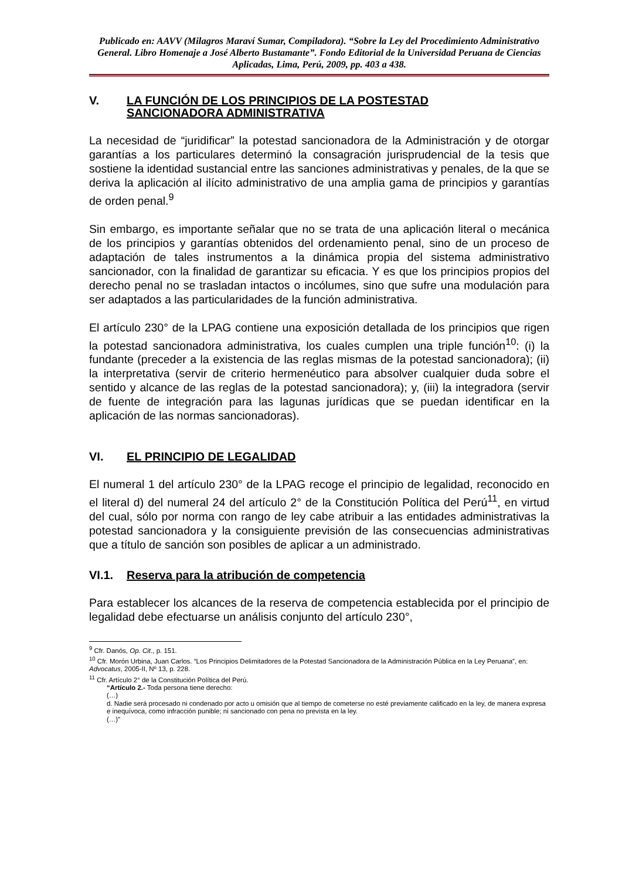Publicado en: AAVV (Milagros Maraví Sumar, Compiladora). “Sobre la Ley del Procedimiento Administrativo General. Libro Homenaje a José Alberto Bustamante”. Fondo Editorial de la Universidad Peruana de Ciencias Aplicadas, Lima, Perú, 2009, pp. 403 a 438.
V. LA FUNCIÓN DE LOS PRINCIPIOS DE LA POSTESTAD
SANCIONADORA ADMINISTRATIVA
La necesidad de “juridificar” la potestad sancionadora de la Administración y de otorgar garantías a los particulares determinó la consagración jurisprudencial de la tesis que sostiene la identidad sustancial entre las sanciones administrativas y penales, de la que se deriva la aplicación al ilícito administrativo de una amplia gama de principios y garantías de orden penal.<sup>9</sup>
Sin embargo, es importante señalar que no se trata de una aplicación literal o mecánica de los principios y garantías obtenidos del ordenamiento penal, sino de un proceso de adaptación de tales instrumentos a la dinámica propia del sistema administrativo sancionador, con la finalidad de garantizar su eficacia. Y es que los principios propios del derecho penal no se trasladan intactos o incólumes, sino que sufre una modulación para ser adaptados a las particularidades de la función administrativa.
El artículo 230° de la LPAG contiene una exposición detallada de los principios que rigen la potestad sancionadora administrativa, los cuales cumplen una triple función<sup>10</sup>: (i) la fundante (preceder a la existencia de las reglas mismas de la potestad sancionadora); (ii) la interpretativa (servir de criterio hermenéutico para absolver cualquier duda sobre el sentido y alcance de las reglas de la potestad sancionadora); y, (iii) la integradora (servir de fuente de integración para las lagunas jurídicas que se puedan identificar en la aplicación de las normas sancionadoras).
VI. EL PRINCIPIO DE LEGALIDAD
El numeral 1 del artículo 230° de la LPAG recoge el principio de legalidad, reconocido en el literal d) del numeral 24 del artículo 2° de la Constitución Política del Perú<sup>11</sup>, en virtud del cual, sólo por norma con rango de ley cabe atribuir a las entidades administrativas la potestad sancionadora y la consiguiente previsión de las consecuencias administrativas que a título de sanción son posibles de aplicar a un administrado.
VI.1. Reserva para la atribución de competencia
Para establecer los alcances de la reserva de competencia establecida por el principio de legalidad debe efectuarse un análisis conjunto del artículo 230°,
<sup>9</sup> Cfr. Danós, Op. Cit., p. 151.
<sup>10</sup> Cfr. Morón Urbina, Juan Carlos. “Los Principios Delimitadores de la Potestad Sancionadora de la Administración Pública en la Ley Peruana”, en: Advocatus, 2005-II, Nº 13, p. 228.
<sup>11</sup> Cfr. Artículo 2° de la Constitución Política del Perú.
“Artículo 2.- Toda persona tiene derecho:
(…)
d. Nadie será procesado ni condenado por acto u omisión que al tiempo de cometerse no esté previamente calificado en la ley, de manera expresa e inequívoca, como infracción punible; ni sancionado con pena no prevista en la ley.
(…)”